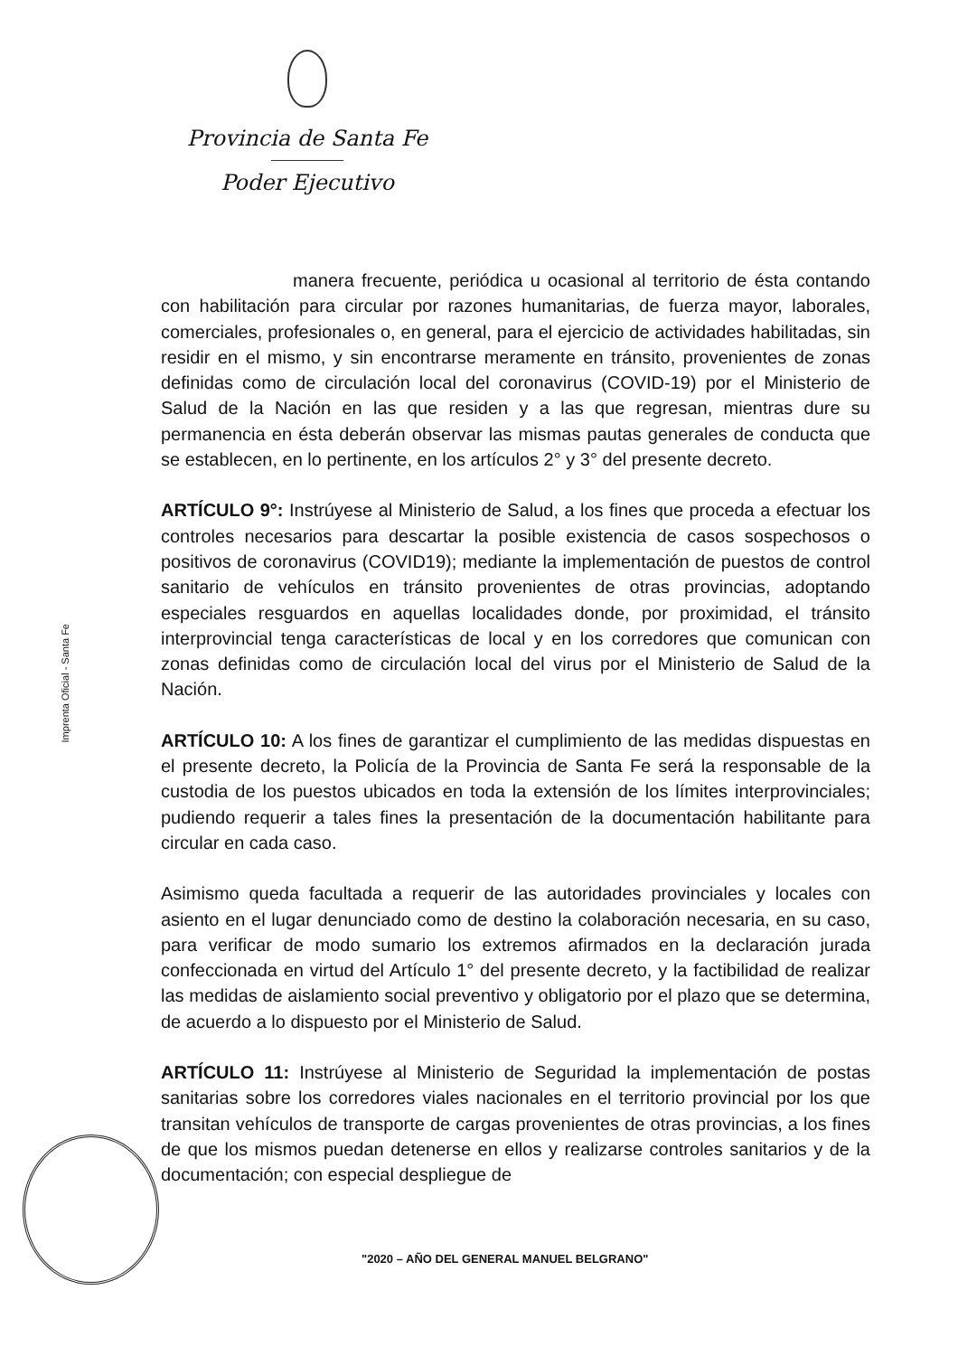Provincia de Santa Fe
Poder Ejecutivo
Imprenta Oficial - Santa Fe
manera frecuente, periódica u ocasional al territorio de ésta contando con habilitación para circular por razones humanitarias, de fuerza mayor, laborales, comerciales, profesionales o, en general, para el ejercicio de actividades habilitadas, sin residir en el mismo, y sin encontrarse meramente en tránsito, provenientes de zonas definidas como de circulación local del coronavirus (COVID-19) por el Ministerio de Salud de la Nación en las que residen y a las que regresan, mientras dure su permanencia en ésta deberán observar las mismas pautas generales de conducta que se establecen, en lo pertinente, en los artículos 2° y 3° del presente decreto.
ARTÍCULO 9°: Instrúyese al Ministerio de Salud, a los fines que proceda a efectuar los controles necesarios para descartar la posible existencia de casos sospechosos o positivos de coronavirus (COVID19); mediante la implementación de puestos de control sanitario de vehículos en tránsito provenientes de otras provincias, adoptando especiales resguardos en aquellas localidades donde, por proximidad, el tránsito interprovincial tenga características de local y en los corredores que comunican con zonas definidas como de circulación local del virus por el Ministerio de Salud de la Nación.
ARTÍCULO 10: A los fines de garantizar el cumplimiento de las medidas dispuestas en el presente decreto, la Policía de la Provincia de Santa Fe será la responsable de la custodia de los puestos ubicados en toda la extensión de los límites interprovinciales; pudiendo requerir a tales fines la presentación de la documentación habilitante para circular en cada caso.
Asimismo queda facultada a requerir de las autoridades provinciales y locales con asiento en el lugar denunciado como de destino la colaboración necesaria, en su caso, para verificar de modo sumario los extremos afirmados en la declaración jurada confeccionada en virtud del Artículo 1° del presente decreto, y la factibilidad de realizar las medidas de aislamiento social preventivo y obligatorio por el plazo que se determina, de acuerdo a lo dispuesto por el Ministerio de Salud.
ARTÍCULO 11: Instrúyese al Ministerio de Seguridad la implementación de postas sanitarias sobre los corredores viales nacionales en el territorio provincial por los que transitan vehículos de transporte de cargas provenientes de otras provincias, a los fines de que los mismos puedan detenerse en ellos y realizarse controles sanitarios y de la documentación; con especial despliegue de
"2020 – AÑO DEL GENERAL MANUEL BELGRANO"